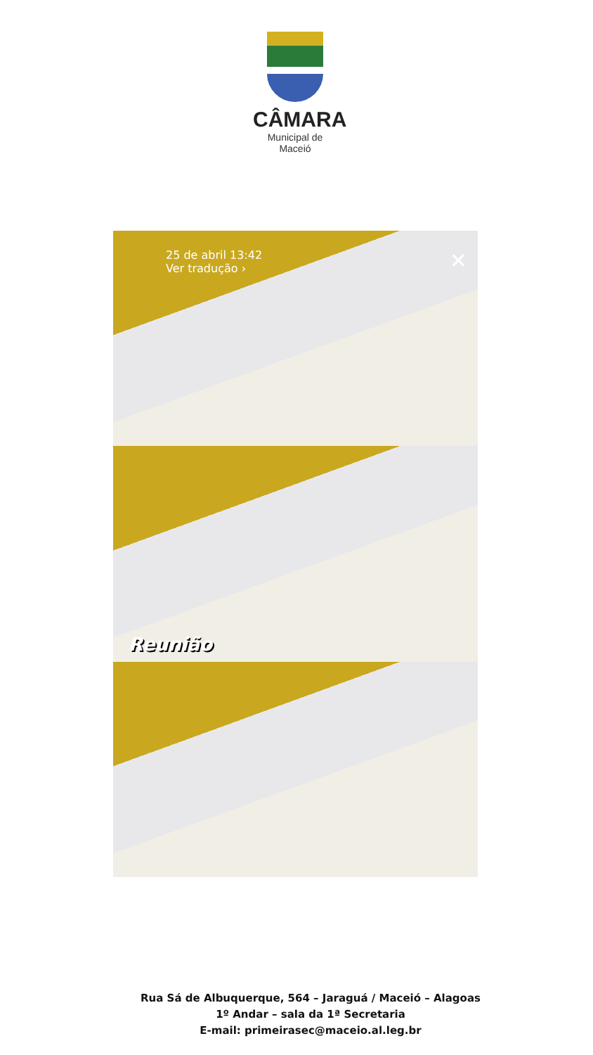CÂMARA
Municipal de Maceió
25 de abril 13:42
Ver tradução ›
✕
Reunião
Rua Sá de Albuquerque, 564 – Jaraguá / Maceió – Alagoas
1º Andar – sala da 1ª Secretaria
E-mail: primeirasec@maceio.al.leg.br